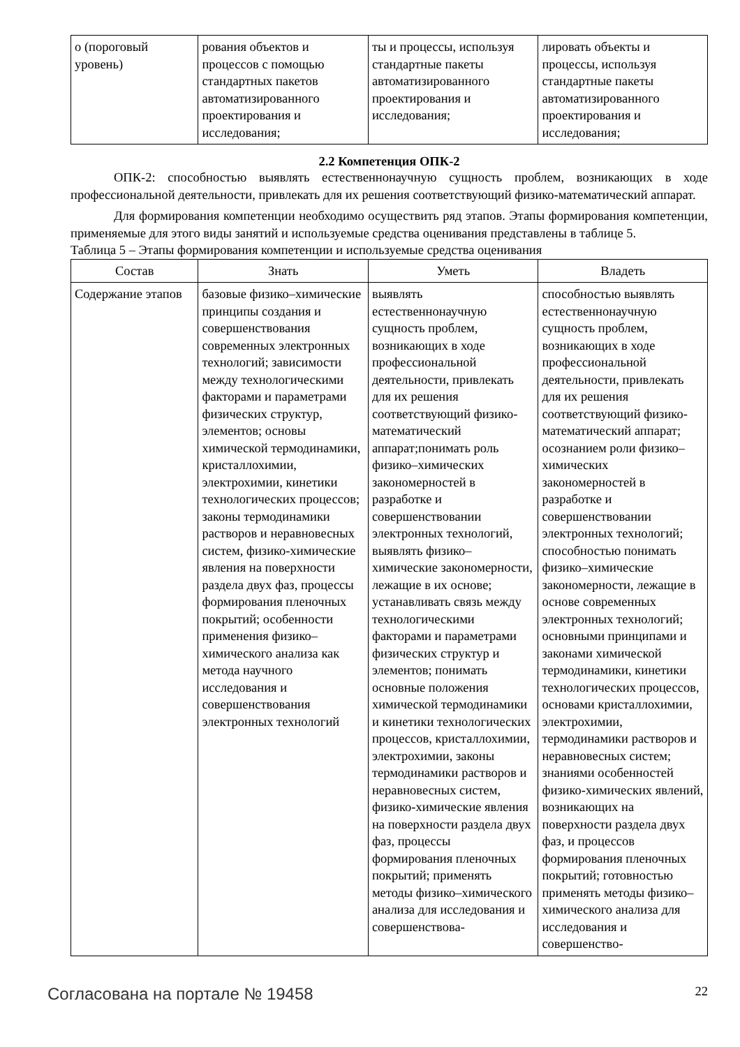| о (пороговый уровень) | рования объектов и процессов с помощью стандартных пакетов автоматизированного проектирования и исследования; | ты и процессы, используя стандартные пакеты автоматизированного проектирования и исследования; | лировать объекты и процессы, используя стандартные пакеты автоматизированного проектирования и исследования; |
2.2 Компетенция ОПК-2
ОПК-2: способностью выявлять естественнонаучную сущность проблем, возникающих в ходе профессиональной деятельности, привлекать для их решения соответствующий физико-математический аппарат.
Для формирования компетенции необходимо осуществить ряд этапов. Этапы формирования компетенции, применяемые для этого виды занятий и используемые средства оценивания представлены в таблице 5.
Таблица 5 – Этапы формирования компетенции и используемые средства оценивания
| Состав | Знать | Уметь | Владеть |
| --- | --- | --- | --- |
| Содержание этапов | базовые физико–химические принципы создания и совершенствования современных электронных технологий; зависимости между технологическими факторами и параметрами физических структур, элементов; основы химической термодинамики, кристаллохимии, электрохимии, кинетики технологических процессов; законы термодинамики растворов и неравновесных систем, физико-химические явления на поверхности раздела двух фаз, процессы формирования пленочных покрытий; особенности применения физико–химического анализа как метода научного исследования и совершенствования электронных технологий | выявлять естественнонаучную сущность проблем, возникающих в ходе профессиональной деятельности, привлекать для их решения соответствующий физико-математический аппарат;понимать роль физико–химических закономерностей в разработке и совершенствовании электронных технологий, выявлять физико–химические закономерности, лежащие в их основе; устанавливать связь между технологическими факторами и параметрами физических структур и элементов; понимать основные положения химической термодинамики и кинетики технологических процессов, кристаллохимии, электрохимии, законы термодинамики растворов и неравновесных систем, физико-химические явления на поверхности раздела двух фаз, процессы формирования пленочных покрытий; применять методы физико–химического анализа для исследования и совершенствова- | способностью выявлять естественнонаучную сущность проблем, возникающих в ходе профессиональной деятельности, привлекать для их решения соответствующий физико-математический аппарат; осознанием роли физико–химических закономерностей в разработке и совершенствовании электронных технологий; способностью понимать физико–химические закономерности, лежащие в основе современных электронных технологий; основными принципами и законами химической термодинамики, кинетики технологических процессов, основами кристаллохимии, электрохимии, термодинамики растворов и неравновесных систем; знаниями особенностей физико-химических явлений, возникающих на поверхности раздела двух фаз, и процессов формирования пленочных покрытий; готовностью применять методы физико–химического анализа для исследования и совершенство- |
Согласована на портале № 19458 22